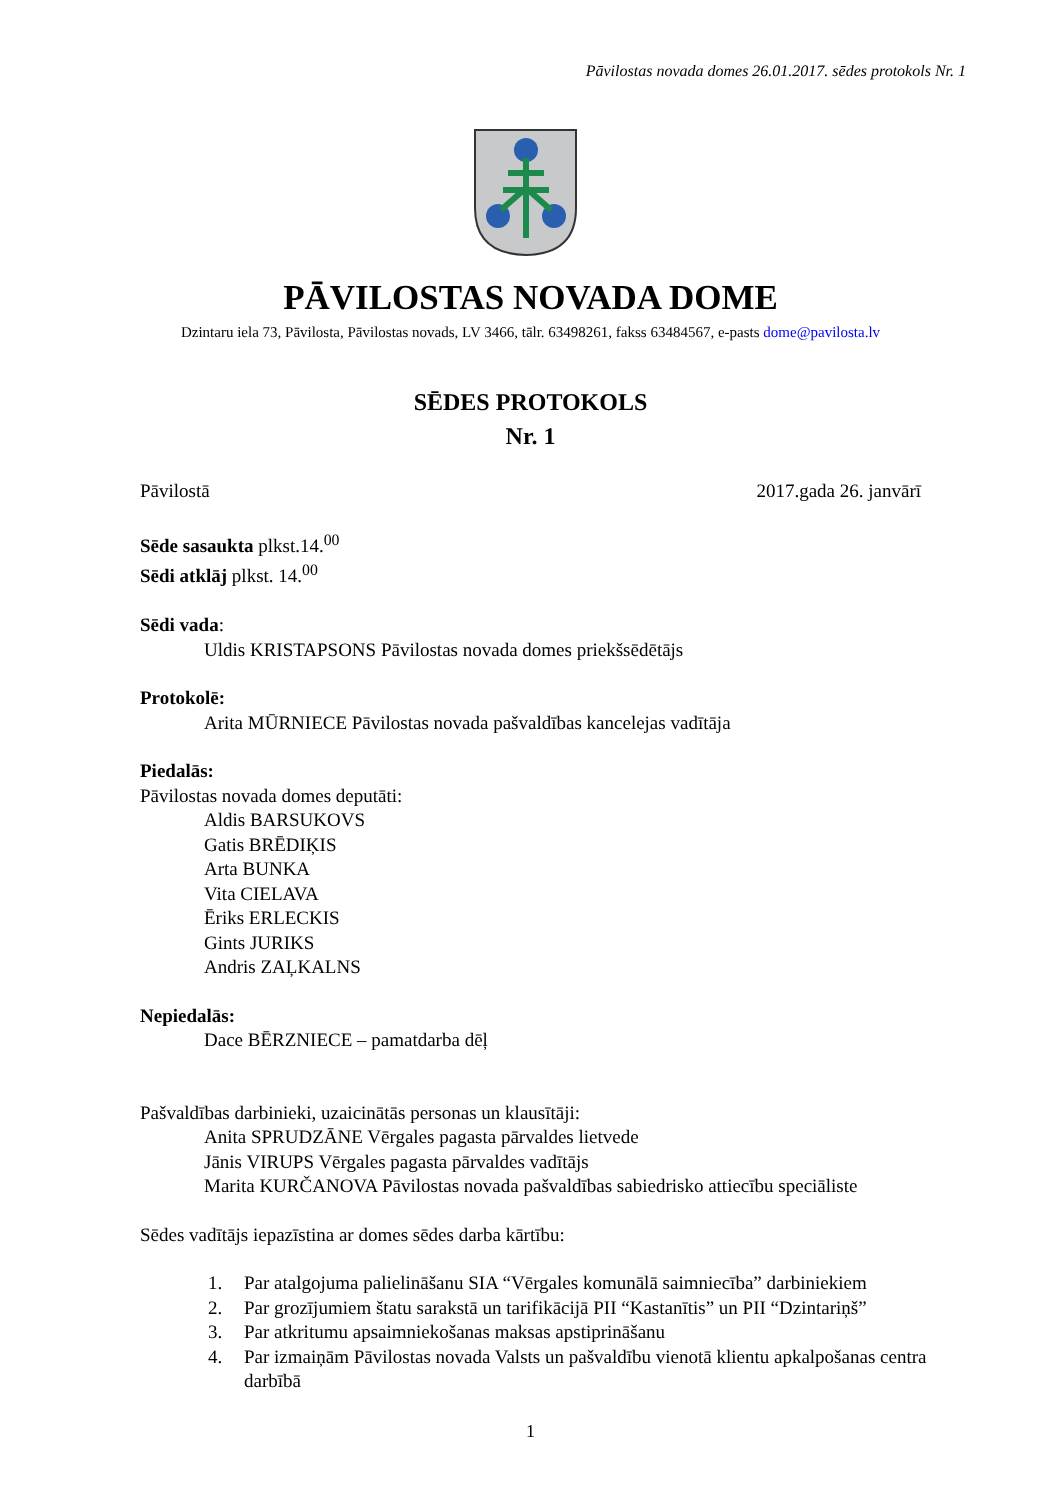Pāvilostas novada domes 26.01.2017. sēdes protokols Nr. 1
PĀVILOSTAS NOVADA DOME
Dzintaru iela 73, Pāvilosta, Pāvilostas novads, LV 3466, tālr. 63498261, fakss 63484567, e-pasts dome@pavilosta.lv
SĒDES PROTOKOLS
Nr. 1
Pāvilostā 2017.gada 26. janvārī
Sēde sasaukta plkst.14.<sup>00</sup>
Sēdi atklāj plkst. 14.<sup>00</sup>
Sēdi vada:
Uldis KRISTAPSONS Pāvilostas novada domes priekšsēdētājs
Protokolē:
Arita MŪRNIECE Pāvilostas novada pašvaldības kancelejas vadītāja
Piedalās:
Pāvilostas novada domes deputāti:
Aldis BARSUKOVS
Gatis BRĒDIĶIS
Arta BUNKA
Vita CIELAVA
Ēriks ERLECKIS
Gints JURIKS
Andris ZAĻKALNS
Nepiedalās:
Dace BĒRZNIECE – pamatdarba dēļ
Pašvaldības darbinieki, uzaicinātās personas un klausītāji:
Anita SPRUDZĀNE Vērgales pagasta pārvaldes lietvede
Jānis VIRUPS Vērgales pagasta pārvaldes vadītājs
Marita KURČANOVA Pāvilostas novada pašvaldības sabiedrisko attiecību speciāliste
Sēdes vadītājs iepazīstina ar domes sēdes darba kārtību:
1. Par atalgojuma palielināšanu SIA “Vērgales komunālā saimniecība” darbiniekiem
2. Par grozījumiem štatu sarakstā un tarifikācijā PII “Kastanītis” un PII “Dzintariņš”
3. Par atkritumu apsaimniekošanas maksas apstiprināšanu
4. Par izmaiņām Pāvilostas novada Valsts un pašvaldību vienotā klientu apkalpošanas centra darbībā
1